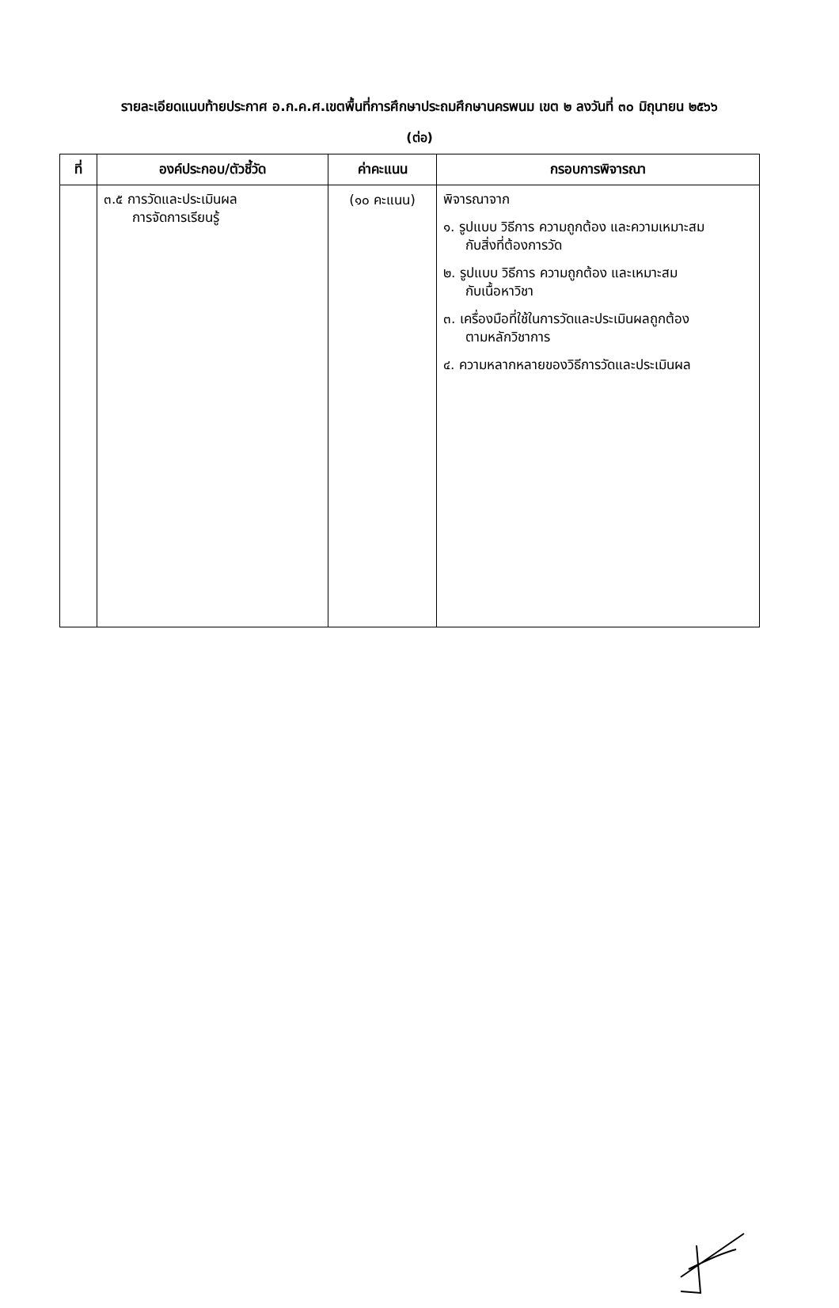รายละเอียดแนบท้ายประกาศ อ.ก.ค.ศ.เขตพื้นที่การศึกษาประถมศึกษานครพนม เขต ๒ ลงวันที่ ๓๐ มิถุนายน ๒๕๖๖
(ต่อ)
| ที่ | องค์ประกอบ/ตัวชี้วัด | ค่าคะแนน | กรอบการพิจารณา |
| --- | --- | --- | --- |
| | ๓.๕ การวัดและประเมินผล การจัดการเรียนรู้ | (๑๐ คะแนน) | พิจารณาจาก ๑. รูปแบบ วิธีการ ความถูกต้อง และความเหมาะสม กับสิ่งที่ต้องการวัด ๒. รูปแบบ วิธีการ ความถูกต้อง และเหมาะสม กับเนื้อหาวิชา ๓. เครื่องมือที่ใช้ในการวัดและประเมินผลถูกต้อง ตามหลักวิชาการ ๔. ความหลากหลายของวิธีการวัดและประเมินผล |